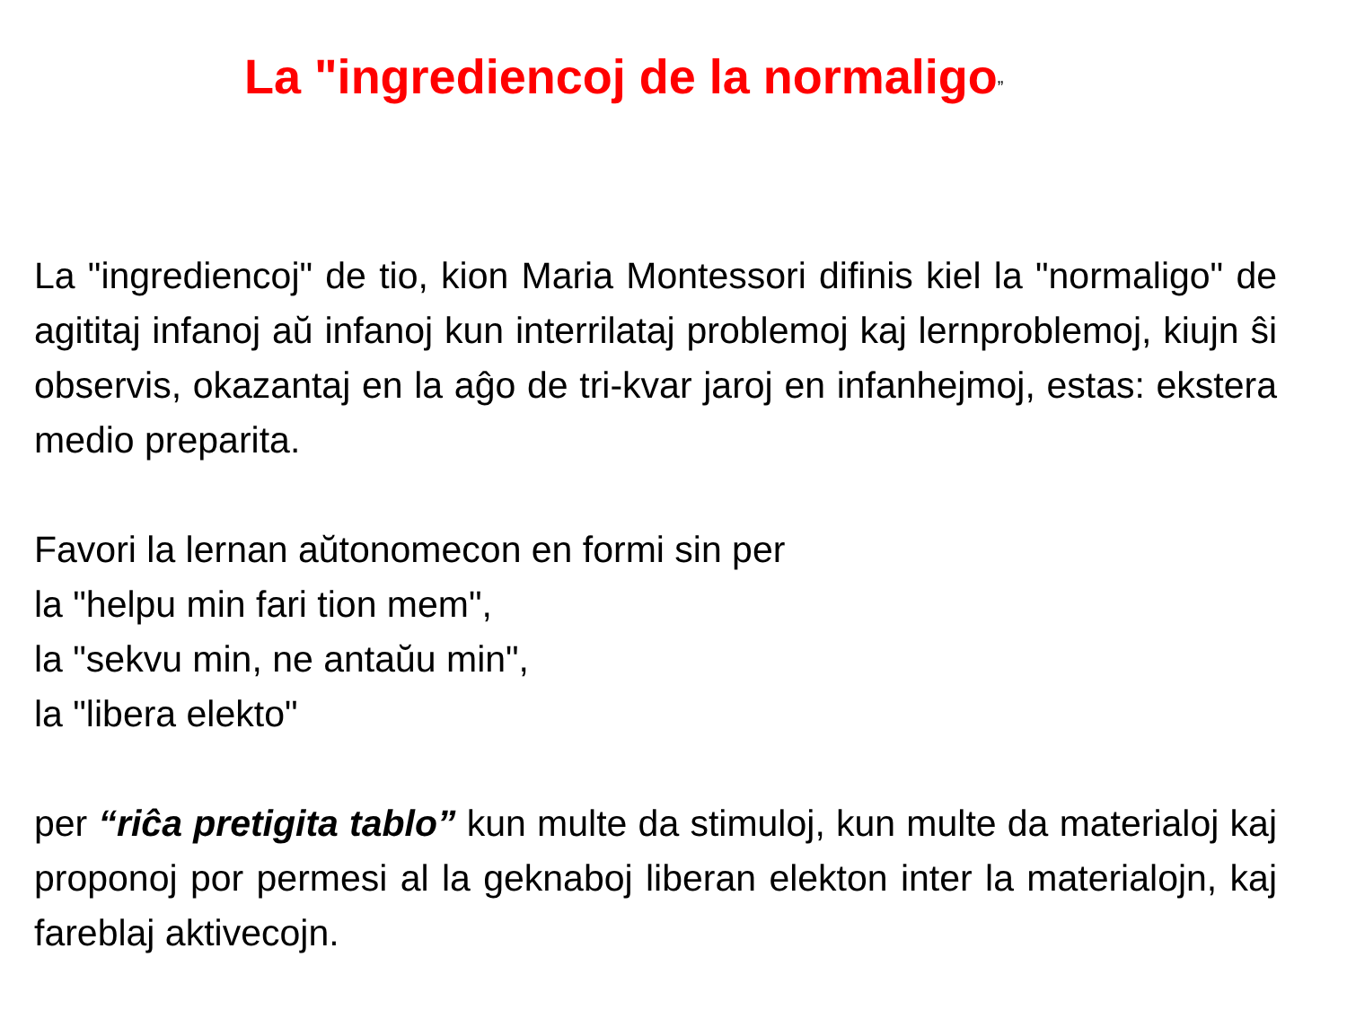La "ingrediencoj de la normaligo”
La "ingrediencoj" de tio, kion Maria Montessori difinis kiel la "normaligo" de agititaj infanoj aŭ infanoj kun interrilataj problemoj kaj lernproblemoj, kiujn ŝi observis, okazantaj en la aĝo de tri-kvar jaroj en infanhejmoj, estas: ekstera medio preparita.
Favori la lernan aŭtonomecon en formi sin per
la "helpu min fari tion mem",
la "sekvu min, ne antaŭu min",
la "libera elekto"
per “riĉa pretigita tablo” kun multe da stimuloj, kun multe da materialoj kaj proponoj por permesi al la geknaboj liberan elekton inter la materialojn, kaj fareblaj aktivecojn.